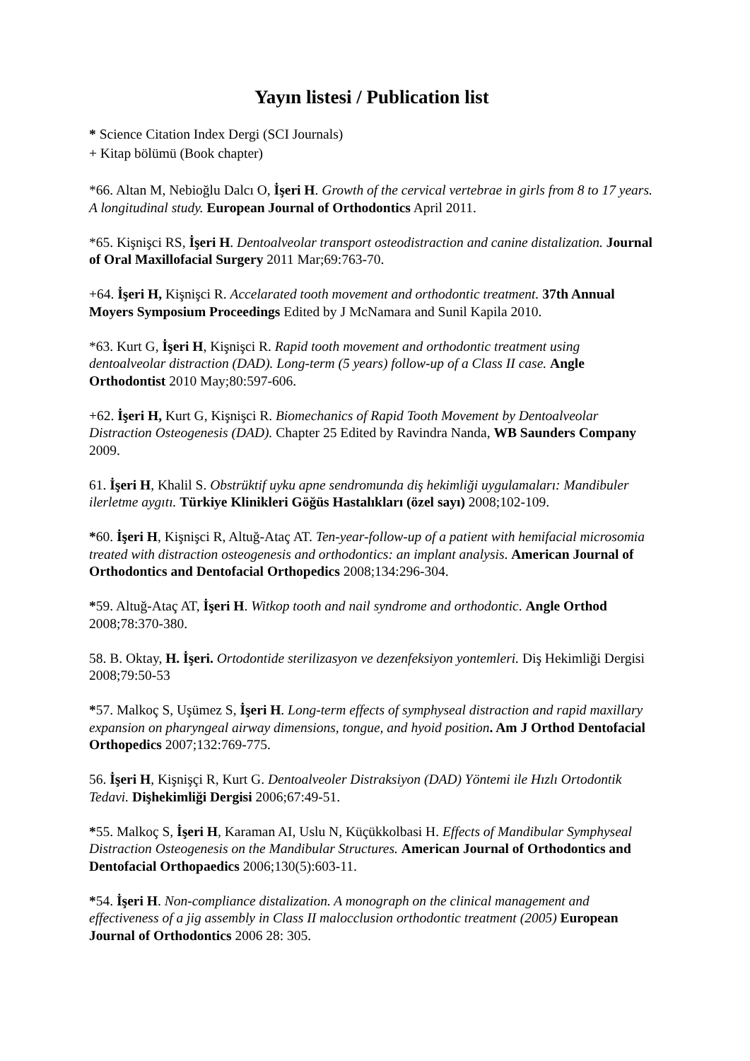Yayın listesi / Publication list
* Science Citation Index Dergi (SCI Journals)
+ Kitap bölümü (Book chapter)
*66. Altan M, Nebioğlu Dalcı O, İşeri H. Growth of the cervical vertebrae in girls from 8 to 17 years. A longitudinal study. European Journal of Orthodontics April 2011.
*65. Kişnişci RS, İşeri H. Dentoalveolar transport osteodistraction and canine distalization. Journal of Oral Maxillofacial Surgery 2011 Mar;69:763-70.
+64. İşeri H, Kişnişci R. Accelarated tooth movement and orthodontic treatment. 37th Annual Moyers Symposium Proceedings Edited by J McNamara and Sunil Kapila 2010.
*63. Kurt G, İşeri H, Kişnişci R. Rapid tooth movement and orthodontic treatment using dentoalveolar distraction (DAD). Long-term (5 years) follow-up of a Class II case. Angle Orthodontist 2010 May;80:597-606.
+62. İşeri H, Kurt G, Kişnişci R. Biomechanics of Rapid Tooth Movement by Dentoalveolar Distraction Osteogenesis (DAD). Chapter 25 Edited by Ravindra Nanda, WB Saunders Company 2009.
61. İşeri H, Khalil S. Obstrüktif uyku apne sendromunda diş hekimliği uygulamaları: Mandibuler ilerletme aygıtı. Türkiye Klinikleri Göğüs Hastalıkları (özel sayı) 2008;102-109.
*60. İşeri H, Kişnişci R, Altuğ-Ataç AT. Ten-year-follow-up of a patient with hemifacial microsomia treated with distraction osteogenesis and orthodontics: an implant analysis. American Journal of Orthodontics and Dentofacial Orthopedics 2008;134:296-304.
*59. Altuğ-Ataç AT, İşeri H. Witkop tooth and nail syndrome and orthodontic. Angle Orthod 2008;78:370-380.
58. B. Oktay, H. İşeri. Ortodontide sterilizasyon ve dezenfeksiyon yontemleri. Diş Hekimliği Dergisi 2008;79:50-53
*57. Malkoç S, Uşümez S, İşeri H. Long-term effects of symphyseal distraction and rapid maxillary expansion on pharyngeal airway dimensions, tongue, and hyoid position. Am J Orthod Dentofacial Orthopedics 2007;132:769-775.
56. İşeri H, Kişnişçi R, Kurt G. Dentoalveoler Distraksiyon (DAD) Yöntemi ile Hızlı Ortodontik Tedavi. Dişhekimliği Dergisi 2006;67:49-51.
*55. Malkoç S, İşeri H, Karaman AI, Uslu N, Küçükkolbasi H. Effects of Mandibular Symphyseal Distraction Osteogenesis on the Mandibular Structures. American Journal of Orthodontics and Dentofacial Orthopaedics 2006;130(5):603-11.
*54. İşeri H. Non-compliance distalization. A monograph on the clinical management and effectiveness of a jig assembly in Class II malocclusion orthodontic treatment (2005) European Journal of Orthodontics 2006 28: 305.